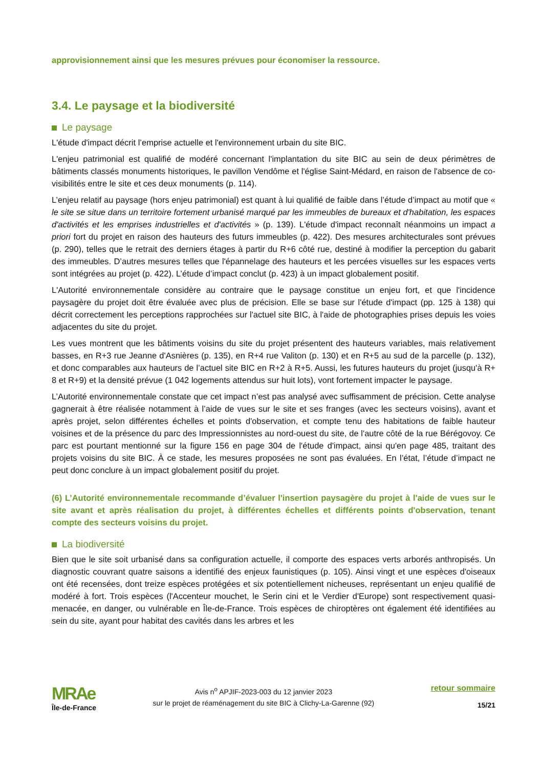approvisionnement ainsi que les mesures prévues pour économiser la ressource.
3.4. Le paysage et la biodiversité
Le paysage
L'étude d'impact décrit l’emprise actuelle et l'environnement urbain du site BIC.
L'enjeu patrimonial est qualifié de modéré concernant l'implantation du site BIC au sein de deux périmètres de bâtiments classés monuments historiques, le pavillon Vendôme et l'église Saint-Médard, en raison de l'absence de co-visibilités entre le site et ces deux monuments (p. 114).
L’enjeu relatif au paysage (hors enjeu patrimonial) est quant à lui qualifié de faible dans l’étude d’impact au motif que « le site se situe dans un territoire fortement urbanisé marqué par les immeubles de bureaux et d'habitation, les espaces d'activités et les emprises industrielles et d'activités » (p. 139). L'étude d'impact reconnaît néanmoins un impact a priori fort du projet en raison des hauteurs des futurs immeubles (p. 422). Des mesures architecturales sont prévues (p. 290), telles que le retrait des derniers étages à partir du R+6 côté rue, destiné à modifier la perception du gabarit des immeubles. D’autres mesures telles que l'épannelage des hauteurs et les percées visuelles sur les espaces verts sont intégrées au projet (p. 422). L’étude d’impact conclut (p. 423) à un impact globalement positif.
L'Autorité environnementale considère au contraire que le paysage constitue un enjeu fort, et que l'incidence paysagère du projet doit être évaluée avec plus de précision. Elle se base sur l'étude d'impact (pp. 125 à 138) qui décrit correctement les perceptions rapprochées sur l'actuel site BIC, à l'aide de photographies prises depuis les voies adjacentes du site du projet.
Les vues montrent que les bâtiments voisins du site du projet présentent des hauteurs variables, mais relativement basses, en R+3 rue Jeanne d'Asnières (p. 135), en R+4 rue Valiton (p. 130) et en R+5 au sud de la parcelle (p. 132), et donc comparables aux hauteurs de l’actuel site BIC en R+2 à R+5. Aussi, les futures hauteurs du projet (jusqu'à R+ 8 et R+9) et la densité prévue (1 042 logements attendus sur huit lots), vont fortement impacter le paysage.
L’Autorité environnementale constate que cet impact n’est pas analysé avec suffisamment de précision. Cette analyse gagnerait à être réalisée notamment à l’aide de vues sur le site et ses franges (avec les secteurs voisins), avant et après projet, selon différentes échelles et points d'observation, et compte tenu des habitations de faible hauteur voisines et de la présence du parc des Impressionnistes au nord-ouest du site, de l'autre côté de la rue Bérégovoy. Ce parc est pourtant mentionné sur la figure 156 en page 304 de l'étude d'impact, ainsi qu'en page 485, traitant des projets voisins du site BIC. À ce stade, les mesures proposées ne sont pas évaluées. En l’état, l’étude d’impact ne peut donc conclure à un impact globalement positif du projet.
(6) L’Autorité environnementale recommande d’évaluer l'insertion paysagère du projet à l'aide de vues sur le site avant et après réalisation du projet, à différentes échelles et différents points d'observation, tenant compte des secteurs voisins du projet.
La biodiversité
Bien que le site soit urbanisé dans sa configuration actuelle, il comporte des espaces verts arborés anthropisés. Un diagnostic couvrant quatre saisons a identifié des enjeux faunistiques (p. 105). Ainsi vingt et une espèces d'oiseaux ont été recensées, dont treize espèces protégées et six potentiellement nicheuses, représentant un enjeu qualifié de modéré à fort. Trois espèces (l'Accenteur mouchet, le Serin cini et le Verdier d'Europe) sont respectivement quasi-menacée, en danger, ou vulnérable en Île-de-France. Trois espèces de chiroptères ont également été identifiées au sein du site, ayant pour habitat des cavités dans les arbres et les
MRAe
Île-de-France
Avis n<sup>o</sup> APJIF-2023-003 du 12 janvier 2023
sur le projet de réaménagement du site BIC à Clichy-La-Garenne (92)
retour sommaire
15/21